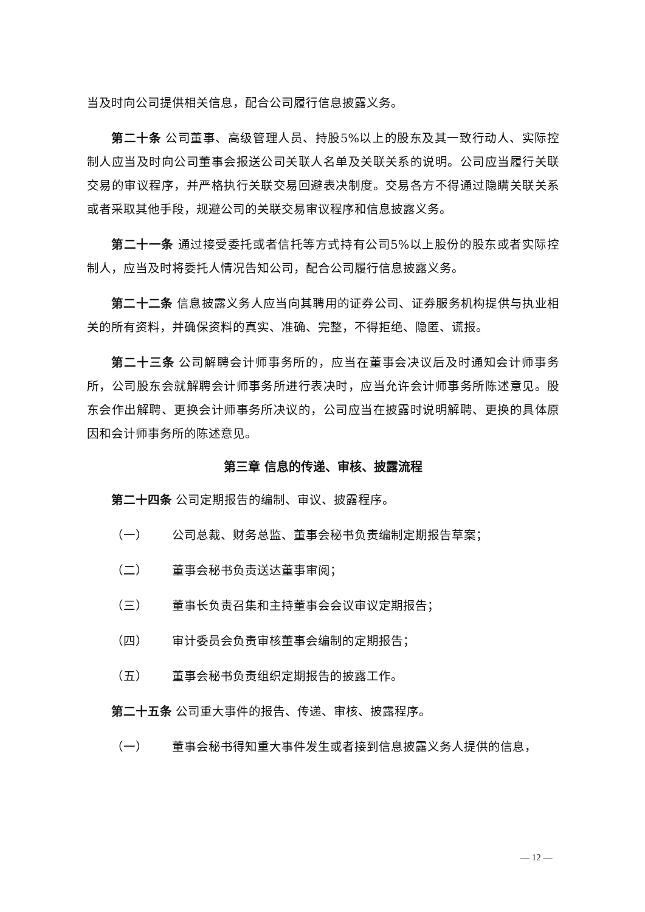当及时向公司提供相关信息，配合公司履行信息披露义务。
第二十条 公司董事、高级管理人员、持股5%以上的股东及其一致行动人、实际控制人应当及时向公司董事会报送公司关联人名单及关联关系的说明。公司应当履行关联交易的审议程序，并严格执行关联交易回避表决制度。交易各方不得通过隐瞒关联关系或者采取其他手段，规避公司的关联交易审议程序和信息披露义务。
第二十一条 通过接受委托或者信托等方式持有公司5%以上股份的股东或者实际控制人，应当及时将委托人情况告知公司，配合公司履行信息披露义务。
第二十二条 信息披露义务人应当向其聘用的证券公司、证券服务机构提供与执业相关的所有资料，并确保资料的真实、准确、完整，不得拒绝、隐匿、谎报。
第二十三条 公司解聘会计师事务所的，应当在董事会决议后及时通知会计师事务所，公司股东会就解聘会计师事务所进行表决时，应当允许会计师事务所陈述意见。股东会作出解聘、更换会计师事务所决议的，公司应当在披露时说明解聘、更换的具体原因和会计师事务所的陈述意见。
第三章 信息的传递、审核、披露流程
第二十四条 公司定期报告的编制、审议、披露程序。
（一） 公司总裁、财务总监、董事会秘书负责编制定期报告草案；
（二） 董事会秘书负责送达董事审阅；
（三） 董事长负责召集和主持董事会会议审议定期报告；
（四） 审计委员会负责审核董事会编制的定期报告；
（五） 董事会秘书负责组织定期报告的披露工作。
第二十五条 公司重大事件的报告、传递、审核、披露程序。
（一） 董事会秘书得知重大事件发生或者接到信息披露义务人提供的信息，
— 12 —